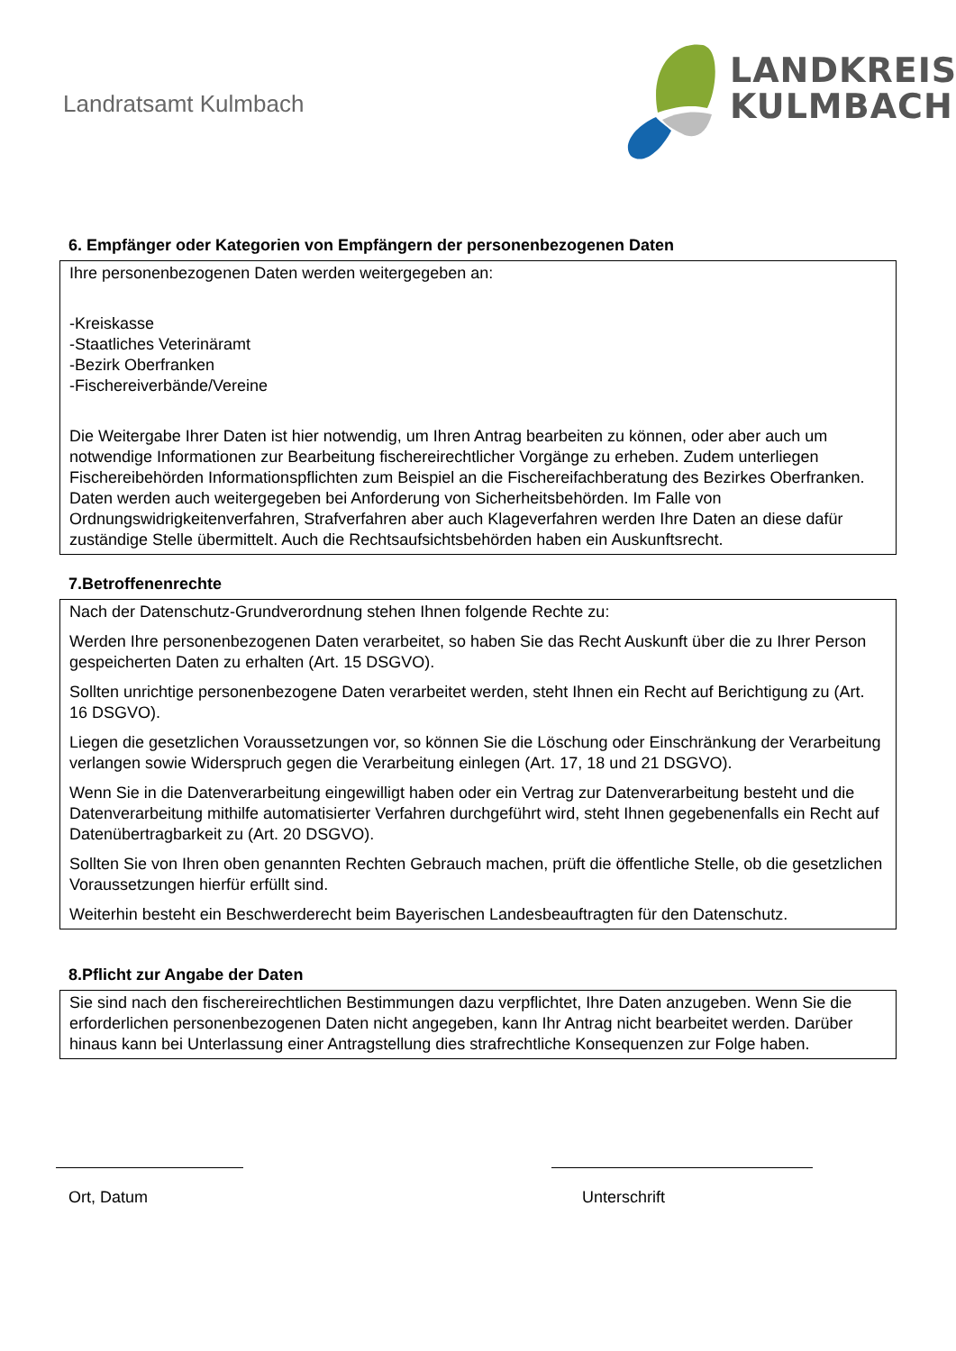Landratsamt Kulmbach
LANDKREIS
KULMBACH
6. Empfänger oder Kategorien von Empfängern der personenbezogenen Daten
Ihre personenbezogenen Daten werden weitergegeben an:
-Kreiskasse
-Staatliches Veterinäramt
-Bezirk Oberfranken
-Fischereiverbände/Vereine
Die Weitergabe Ihrer Daten ist hier notwendig, um Ihren Antrag bearbeiten zu können, oder aber auch um notwendige Informationen zur Bearbeitung fischereirechtlicher Vorgänge zu erheben. Zudem unterliegen Fischereibehörden Informationspflichten zum Beispiel an die Fischereifachberatung des Bezirkes Oberfranken. Daten werden auch weitergegeben bei Anforderung von Sicherheitsbehörden. Im Falle von Ordnungswidrigkeitenverfahren, Strafverfahren aber auch Klageverfahren werden Ihre Daten an diese dafür zuständige Stelle übermittelt. Auch die Rechtsaufsichtsbehörden haben ein Auskunftsrecht.
7.Betroffenenrechte
Nach der Datenschutz-Grundverordnung stehen Ihnen folgende Rechte zu:
Werden Ihre personenbezogenen Daten verarbeitet, so haben Sie das Recht Auskunft über die zu Ihrer Person gespeicherten Daten zu erhalten (Art. 15 DSGVO).
Sollten unrichtige personenbezogene Daten verarbeitet werden, steht Ihnen ein Recht auf Berichtigung zu (Art. 16 DSGVO).
Liegen die gesetzlichen Voraussetzungen vor, so können Sie die Löschung oder Einschränkung der Verarbeitung verlangen sowie Widerspruch gegen die Verarbeitung einlegen (Art. 17, 18 und 21 DSGVO).
Wenn Sie in die Datenverarbeitung eingewilligt haben oder ein Vertrag zur Datenverarbeitung besteht und die Datenverarbeitung mithilfe automatisierter Verfahren durchgeführt wird, steht Ihnen gegebenenfalls ein Recht auf Datenübertragbarkeit zu (Art. 20 DSGVO).
Sollten Sie von Ihren oben genannten Rechten Gebrauch machen, prüft die öffentliche Stelle, ob die gesetzlichen Voraussetzungen hierfür erfüllt sind.
Weiterhin besteht ein Beschwerderecht beim Bayerischen Landesbeauftragten für den Datenschutz.
8.Pflicht zur Angabe der Daten
Sie sind nach den fischereirechtlichen Bestimmungen dazu verpflichtet, Ihre Daten anzugeben. Wenn Sie die erforderlichen personenbezogenen Daten nicht angegeben, kann Ihr Antrag nicht bearbeitet werden. Darüber hinaus kann bei Unterlassung einer Antragstellung dies strafrechtliche Konsequenzen zur Folge haben.
Ort, Datum Unterschrift